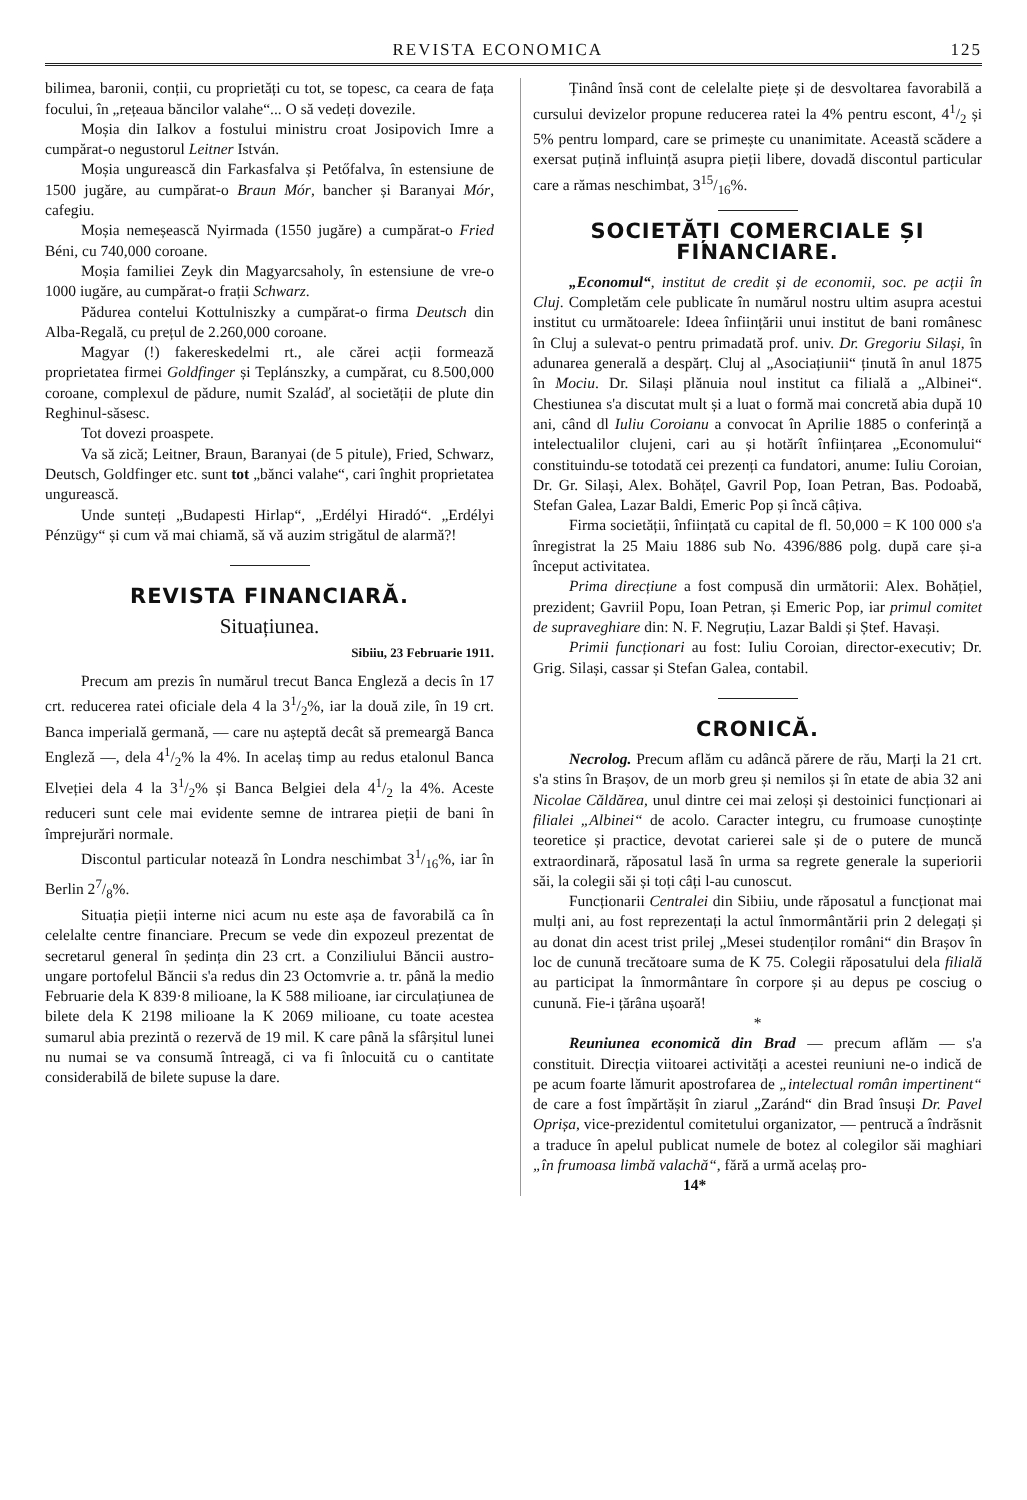REVISTA ECONOMICA 125
bilimea, baronii, conții, cu proprietăți cu tot, se topesc, ca ceara de fața focului, în „rețeaua băncilor valahe“... O să vedeți dovezile.
Moșia din Ialkov a fostului ministru croat Josipovich Imre a cumpărat-o negustorul Leitner István.
Moșia ungurească din Farkasfalva și Petőfalva, în estensiune de 1500 jugăre, au cumpărat-o Braun Mór, bancher și Baranyai Mór, cafegiu.
Moșia nemeșească Nyirmada (1550 jugăre) a cumpărat-o Fried Béni, cu 740,000 coroane.
Moșia familiei Zeyk din Magyarcsaholy, în estensiune de vre-o 1000 iugăre, au cumpărat-o frații Schwarz.
Pădurea contelui Kottulniszky a cumpărat-o firma Deutsch din Alba-Regală, cu prețul de 2.260,000 coroane.
Magyar (!) fakereskedelmi rt., ale cărei acții formează proprietatea firmei Goldfinger și Teplánszky, a cumpărat, cu 8.500,000 coroane, complexul de pădure, numit Szaláď, al societății de plute din Reghinul-săsesc.
Tot dovezi proaspete.
Va să zică; Leitner, Braun, Baranyai (de 5 pitule), Fried, Schwarz, Deutsch, Goldfinger etc. sunt tot „bănci valahe“, cari înghit proprietatea ungurească.
Unde sunteți „Budapesti Hirlap“, „Erdélyi Hiradó“. „Erdélyi Pénzügy“ și cum vă mai chiamă, să vă auzim strigătul de alarmă?!
REVISTA FINANCIARĂ.
Situațiunea.
Sibiiu, 23 Februarie 1911.
Precum am prezis în numărul trecut Banca Engleză a decis în 17 crt. reducerea ratei oficiale dela 4 la 31/2%, iar la două zile, în 19 crt. Banca imperială germană, — care nu așteptă decât să premeargă Banca Engleză —, dela 41/2% la 4%. In acelaș timp au redus etalonul Banca Elveției dela 4 la 31/2% și Banca Belgiei dela 41/2 la 4%. Aceste reduceri sunt cele mai evidente semne de intrarea pieții de bani în împrejurări normale.
Discontul particular notează în Londra neschimbat 31/16%, iar în Berlin 27/8%.
Situația pieții interne nici acum nu este așa de favorabilă ca în celelalte centre financiare. Precum se vede din expozeul prezentat de secretarul general în ședința din 23 crt. a Conziliului Băncii austro-ungare portofelul Băncii s'a redus din 23 Octomvrie a. tr. până la medio Februarie dela K 839·8 milioane, la K 588 milioane, iar circulațiunea de bilete dela K 2198 milioane la K 2069 milioane, cu toate acestea sumarul abia prezintă o rezervă de 19 mil. K care până la sfârșitul lunei nu numai se va consumă întreagă, ci va fi înlocuită cu o cantitate considerabilă de bilete supuse la dare.
Ținând însă cont de celelalte piețe și de desvoltarea favorabilă a cursului devizelor propune reducerea ratei la 4% pentru escont, 41/2 și 5% pentru lompard, care se primește cu unanimitate. Această scădere a exersat puțină influință asupra pieții libere, dovadă discontul particular care a rămas neschimbat, 315/16%.
SOCIETĂȚI COMERCIALE ȘI FINANCIARE.
„Economul“, institut de credit și de economii, soc. pe acții în Cluj. Completăm cele publicate în numărul nostru ultim asupra acestui institut cu următoarele: Ideea înființării unui institut de bani românesc în Cluj a sulevat-o pentru primadată prof. univ. Dr. Gregoriu Silași, în adunarea generală a despărț. Cluj al „Asociațiunii“ ținută în anul 1875 în Mociu. Dr. Silași plănuia noul institut ca filială a „Albinei“. Chestiunea s'a discutat mult și a luat o formă mai concretă abia după 10 ani, când dl Iuliu Coroianu a convocat în Aprilie 1885 o conferință a intelectualilor clujeni, cari au și hotărît înființarea „Economului“ constituindu-se totodată cei prezenți ca fundatori, anume: Iuliu Coroian, Dr. Gr. Silași, Alex. Bohățel, Gavril Pop, Ioan Petran, Bas. Podoabă, Stefan Galea, Lazar Baldi, Emeric Pop și încă câțiva.
Firma societății, înființată cu capital de fl. 50,000 = K 100 000 s'a înregistrat la 25 Maiu 1886 sub No. 4396/886 polg. după care și-a început activitatea.
Prima direcțiune a fost compusă din următorii: Alex. Bohățiel, prezident; Gavriil Popu, Ioan Petran, și Emeric Pop, iar primul comitet de supraveghiare din: N. F. Negruțiu, Lazar Baldi și Ștef. Havași.
Primii funcționari au fost: Iuliu Coroian, director-executiv; Dr. Grig. Silași, cassar și Stefan Galea, contabil.
CRONICĂ.
Necrolog. Precum aflăm cu adâncă părere de rău, Marți la 21 crt. s'a stins în Brașov, de un morb greu și nemilos și în etate de abia 32 ani Nicolae Căldărea, unul dintre cei mai zeloși și destoinici funcționari ai filialei „Albinei“ de acolo. Caracter integru, cu frumoase cunoștințe teoretice și practice, devotat carierei sale și de o putere de muncă extraordinară, răposatul lasă în urma sa regrete generale la superiorii săi, la colegii săi și toți câți l-au cunoscut.
Funcționarii Centralei din Sibiiu, unde răposatul a funcționat mai mulți ani, au fost reprezentați la actul înmormântării prin 2 delegați și au donat din acest trist prilej „Mesei studenților români“ din Brașov în loc de cunună trecătoare suma de K 75. Colegii răposatului dela filială au participat la înmormântare în corpore și au depus pe cosciug o cunună. Fie-i țărâna ușoară!
*
Reuniunea economică din Brad — precum aflăm — s'a constituit. Direcția viitoarei activități a acestei reuniuni ne-o indică de pe acum foarte lămurit apostrofarea de „intelectual român impertinent“ de care a fost împărtășit în ziarul „Zaránd“ din Brad însuși Dr. Pavel Oprișa, vice-prezidentul comitetului organizator, — pentrucă a îndrăsnit a traduce în apelul publicat numele de botez al colegilor săi maghiari „în frumoasa limbă valachă“, fără a urmă acelaș pro-
14*